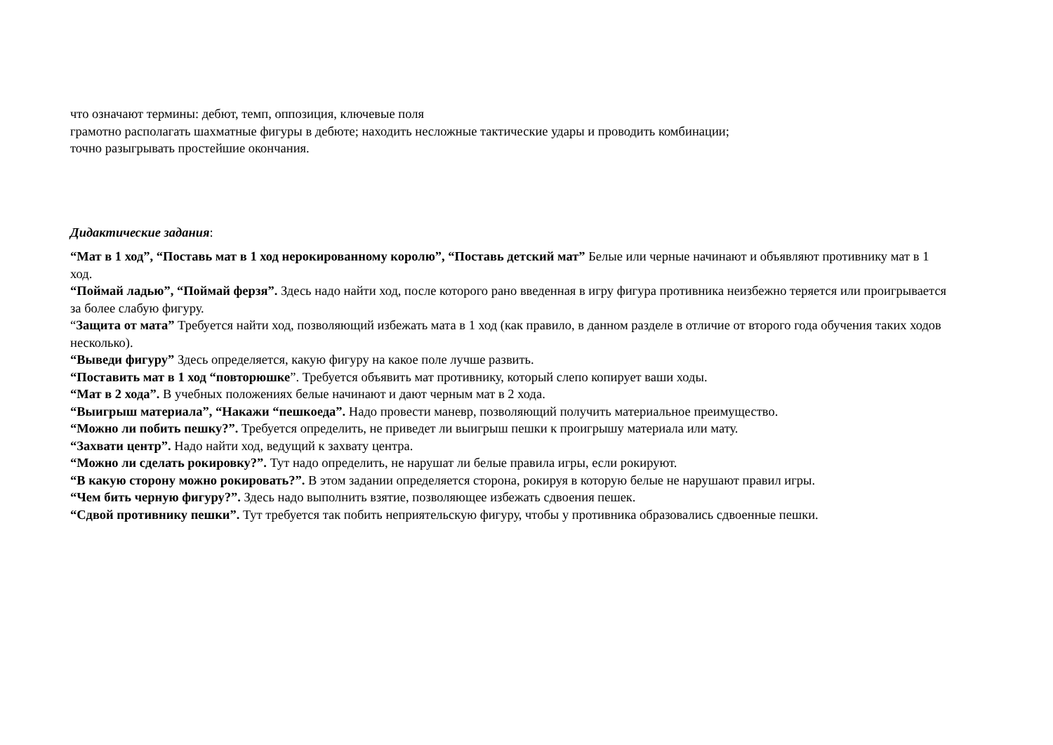что означают термины: дебют, темп, оппозиция, ключевые поля
грамотно располагать шахматные фигуры в дебюте; находить несложные тактические удары и проводить комбинации;
точно разыгрывать простейшие окончания.
Дидактические задания:
“Мат в 1 ход”, “Поставь мат в 1 ход нерокированному королю”, “Поставь детский мат” Белые или черные начинают и объявляют противнику мат в 1 ход.
“Поймай ладью”, “Поймай ферзя”. Здесь надо найти ход, после которого рано введенная в игру фигура противника неизбежно теряется или проигрывается за более слабую фигуру.
“Защита от мата” Требуется найти ход, позволяющий избежать мата в 1 ход (как правило, в данном разделе в отличие от второго года обучения таких ходов несколько).
“Выведи фигуру” Здесь определяется, какую фигуру на какое поле лучше развить.
“Поставить мат в 1 ход “повторюшке”. Требуется объявить мат противнику, который слепо копирует ваши ходы.
“Мат в 2 хода”. В учебных положениях белые начинают и дают черным мат в 2 хода.
“Выигрыш материала”, “Накажи “пешкоеда”. Надо провести маневр, позволяющий получить материальное преимущество.
“Можно ли побить пешку?”. Требуется определить, не приведет ли выигрыш пешки к проигрышу материала или мату.
“Захвати центр”. Надо найти ход, ведущий к захвату центра.
“Можно ли сделать рокировку?”. Тут надо определить, не нарушат ли белые правила игры, если рокируют.
“В какую сторону можно рокировать?”. В этом задании определяется сторона, рокируя в которую белые не нарушают правил игры.
“Чем бить черную фигуру?”. Здесь надо выполнить взятие, позволяющее избежать сдвоения пешек.
“Сдвой противнику пешки”. Тут требуется так побить неприятельскую фигуру, чтобы у противника образовались сдвоенные пешки.